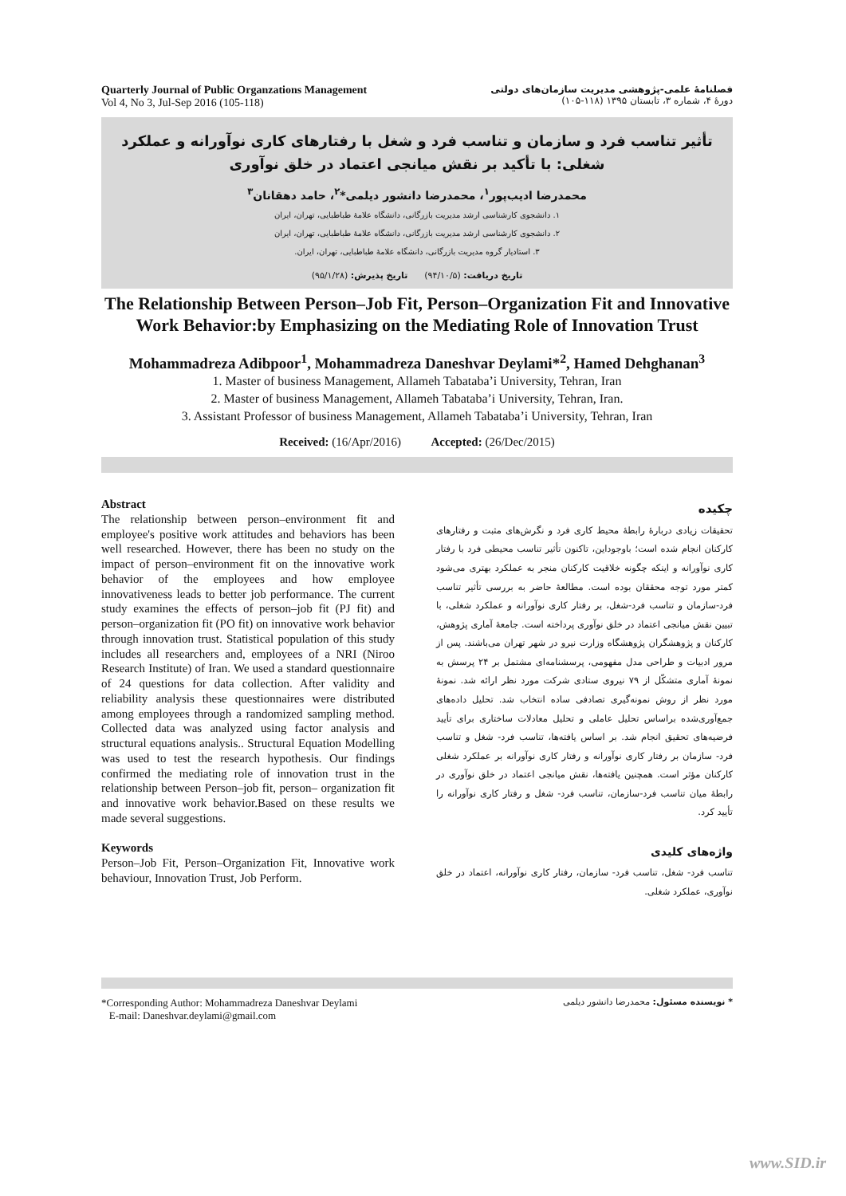Quarterly Journal of Public Organzations Management
Vol 4, No 3, Jul-Sep 2016 (105-118)
فصلنامهٔ علمی-پژوهشی مدیریت سازمان‌های دولتی
دورهٔ ۴، شماره ۳، تابستان ۱۳۹۵ (۱۱۸-۱۰۵)
تأثیر تناسب فرد و سازمان و تناسب فرد و شغل با رفتارهای کاری نوآورانه و عملکرد شغلی: با تأکید بر نقش میانجی اعتماد در خلق نوآوری
محمدرضا ادیب‌پور<sup>۱</sup>، محمدرضا دانشور دیلمی*<sup>۲</sup>، حامد دهقانان<sup>۳</sup>
۱. دانشجوی کارشناسی ارشد مدیریت بازرگانی، دانشگاه علامهٔ طباطبایی، تهران، ایران
۲. دانشجوی کارشناسی ارشد مدیریت بازرگانی، دانشگاه علامهٔ طباطبایی، تهران، ایران
۳. استادیار گروه مدیریت بازرگانی، دانشگاه علامهٔ طباطبایی، تهران، ایران.
تاریخ دریافت: (۹۴/۱۰/۵) تاریخ پذیرش: (۹۵/۱/۲۸)
The Relationship Between Person–Job Fit, Person–Organization Fit and Innovative Work Behavior:by Emphasizing on the Mediating Role of Innovation Trust
Mohammadreza Adibpoor<sup>1</sup>, Mohammadreza Daneshvar Deylami*<sup>2</sup>, Hamed Dehghanan<sup>3</sup>
1. Master of business Management, Allameh Tabataba’i University, Tehran, Iran
2. Master of business Management, Allameh Tabataba’i University, Tehran, Iran.
3. Assistant Professor of business Management, Allameh Tabataba’i University, Tehran, Iran
Received: (16/Apr/2016) Accepted: (26/Dec/2015)
Abstract
The relationship between person–environment fit and employee's positive work attitudes and behaviors has been well researched. However, there has been no study on the impact of person–environment fit on the innovative work behavior of the employees and how employee innovativeness leads to better job performance. The current study examines the effects of person–job fit (PJ fit) and person–organization fit (PO fit) on innovative work behavior through innovation trust. Statistical population of this study includes all researchers and, employees of a NRI (Niroo Research Institute) of Iran. We used a standard questionnaire of 24 questions for data collection. After validity and reliability analysis these questionnaires were distributed among employees through a randomized sampling method. Collected data was analyzed using factor analysis and structural equations analysis.. Structural Equation Modelling was used to test the research hypothesis. Our findings confirmed the mediating role of innovation trust in the relationship between Person–job fit, person– organization fit and innovative work behavior.Based on these results we made several suggestions.
Keywords
Person–Job Fit, Person–Organization Fit, Innovative work behaviour, Innovation Trust, Job Perform.
چکیده
تحقیقات زیادی دربارهٔ رابطهٔ محیط کاری فرد و نگرش‌های مثبت و رفتارهای کارکنان انجام شده است؛ باوجوداین، تاکنون تأثیر تناسب محیطی فرد با رفتار کاری نوآورانه و اینکه چگونه خلاقیت کارکنان منجر به عملکرد بهتری می‌شود کمتر مورد توجه محققان بوده است. مطالعهٔ حاضر به بررسی تأثیر تناسب فرد-سازمان و تناسب فرد-شغل، بر رفتار کاری نوآورانه و عملکرد شغلی، با تبیین نقش میانجی اعتماد در خلق نوآوری پرداخته است. جامعهٔ آماری پژوهش، کارکنان و پژوهشگران پژوهشگاه وزارت نیرو در شهر تهران می‌باشند. پس از مرور ادبیات و طراحی مدل مفهومی، پرسشنامه‌ای مشتمل بر ۲۴ پرسش به نمونهٔ آماری متشکّل از ۷۹ نیروی ستادی شرکت مورد نظر ارائه شد. نمونهٔ مورد نظر از روش نمونه‌گیری تصادفی ساده انتخاب شد. تحلیل داده‌های جمع‌آوری‌شده براساس تحلیل عاملی و تحلیل معادلات ساختاری برای تأیید فرضیه‌های تحقیق انجام شد. بر اساس یافته‌ها، تناسب فرد- شغل و تناسب فرد- سازمان بر رفتار کاری نوآورانه و رفتار کاری نوآورانه بر عملکرد شغلی کارکنان مؤثر است. همچنین یافته‌ها، نقش میانجی اعتماد در خلق نوآوری در رابطهٔ میان تناسب فرد-سازمان، تناسب فرد- شغل و رفتار کاری نوآورانه را تأیید کرد.
واژه‌های کلیدی
تناسب فرد- شغل، تناسب فرد- سازمان، رفتار کاری نوآورانه، اعتماد در خلق نوآوری، عملکرد شغلی.
*Corresponding Author: Mohammadreza Daneshvar Deylami
E-mail: Daneshvar.deylami@gmail.com
* نویسنده مسئول: محمدرضا دانشور دیلمی
www.SID.ir